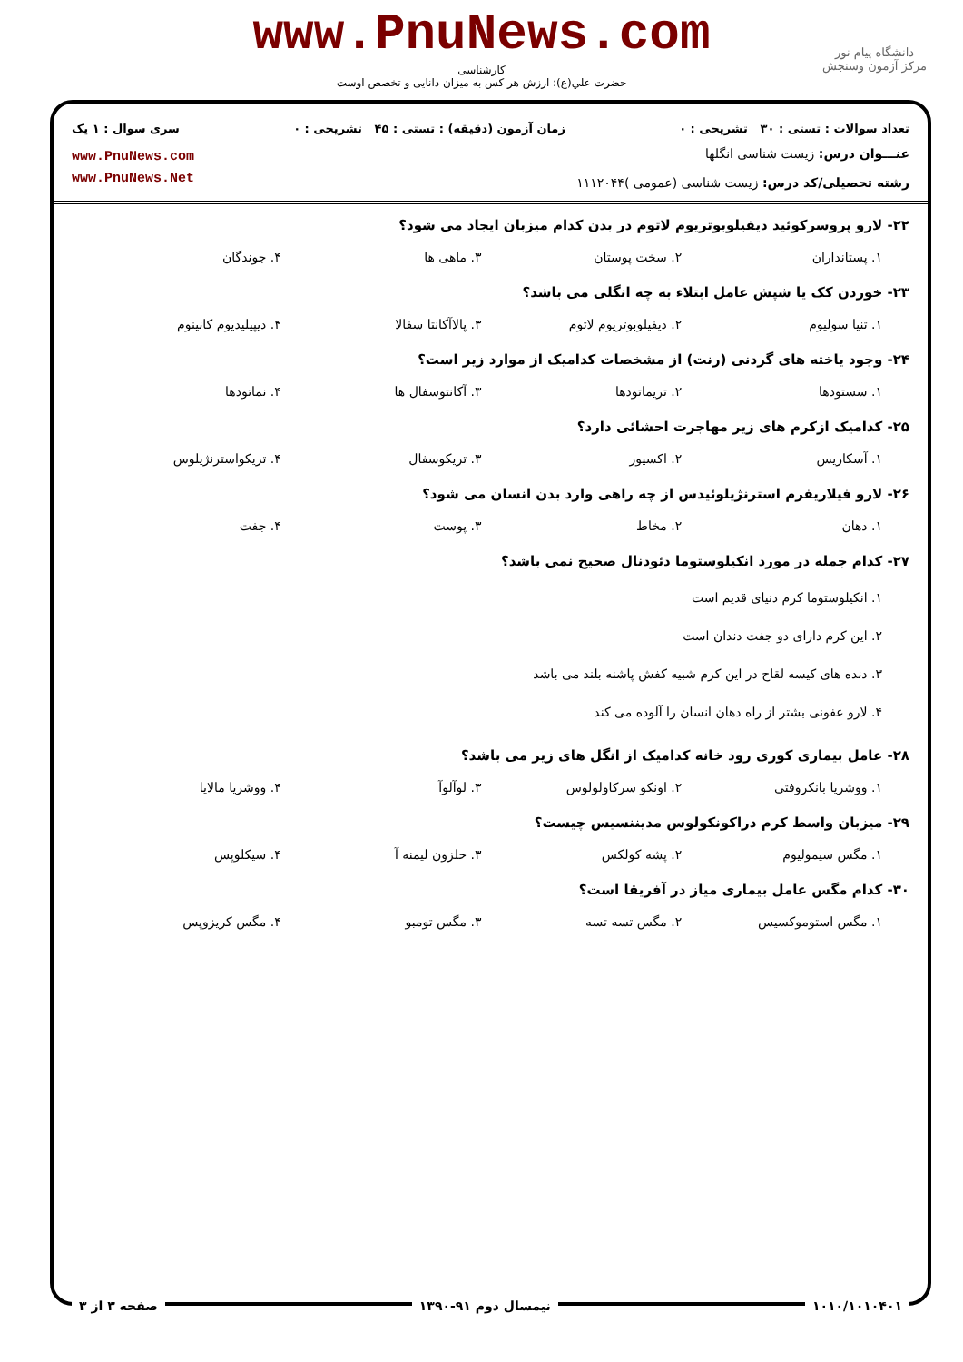www.PnuNews.com
کارشناسی
حضرت علي(ع): ارزش هر کس به میزان دانایی و تخصص اوست
دانشگاه پیام نور
مرکز آزمون وسنجش
تعداد سوالات : تستی : ۳۰ تشریحی : ۰ زمان آزمون (دقیقه) : تستی : ۴۵ تشریحی : ۰ سری سوال : ۱ یک
عنـــوان درس: زیست شناسی انگلها
رشته تحصیلی/کد درس: زیست شناسی (عمومی )۱۱۱۲۰۴۴
www.PnuNews.com
www.PnuNews.Net
۲۲- لارو پروسرکوئید دیفیلوبوتریوم لاتوم در بدن کدام میزبان ایجاد می شود؟
۱. پستانداران ۲. سخت پوستان ۳. ماهی ها ۴. جوندگان
۲۳- خوردن کک یا شپش عامل ابتلاء به چه انگلی می باشد؟
۱. تنیا سولیوم ۲. دیفیلوبوتریوم لاتوم ۳. پالاآکانتا سفالا ۴. دیپیلیدیوم کانینوم
۲۴- وجود یاخته های گردنی (رنت) از مشخصات کدامیک از موارد زیر است؟
۱. سستودها ۲. تریماتودها ۳. آکانتوسفال ها ۴. نماتودها
۲۵- کدامیک ازکرم های زیر مهاجرت احشائی دارد؟
۱. آسکاریس ۲. اکسیور ۳. تریکوسفال ۴. تریکواسترنژیلوس
۲۶- لارو فیلاریفرم استرنژیلوئیدس از چه راهی وارد بدن انسان می شود؟
۱. دهان ۲. مخاط ۳. پوست ۴. جفت
۲۷- کدام جمله در مورد انکیلوستوما دئودنال صحیح نمی باشد؟
۱. انکیلوستوما کرم دنیای قدیم است
۲. این کرم دارای دو جفت دندان است
۳. دنده های کیسه لقاح در این کرم شبیه کفش پاشنه بلند می باشد
۴. لارو عفونی بشتر از راه دهان انسان را آلوده می کند
۲۸- عامل بیماری کوری رود خانه کدامیک از انگل های زیر می باشد؟
۱. ووشریا بانکروفتی ۲. اونکو سرکاولولوس ۳. لوآلوآ ۴. ووشریا مالایا
۲۹- میزبان واسط کرم دراکونکولوس مدیننسیس چیست؟
۱. مگس سیمولیوم ۲. پشه کولکس ۳. حلزون لیمنه آ ۴. سیکلوپس
۳۰- کدام مگس عامل بیماری میاز در آفریقا است؟
۱. مگس استوموکسیس ۲. مگس تسه تسه ۳. مگس تومبو ۴. مگس کریزوپس
۱۰۱۰/۱۰۱۰۴۰۱ نیمسال دوم ۹۱-۱۳۹۰ صفحه ۳ از ۳